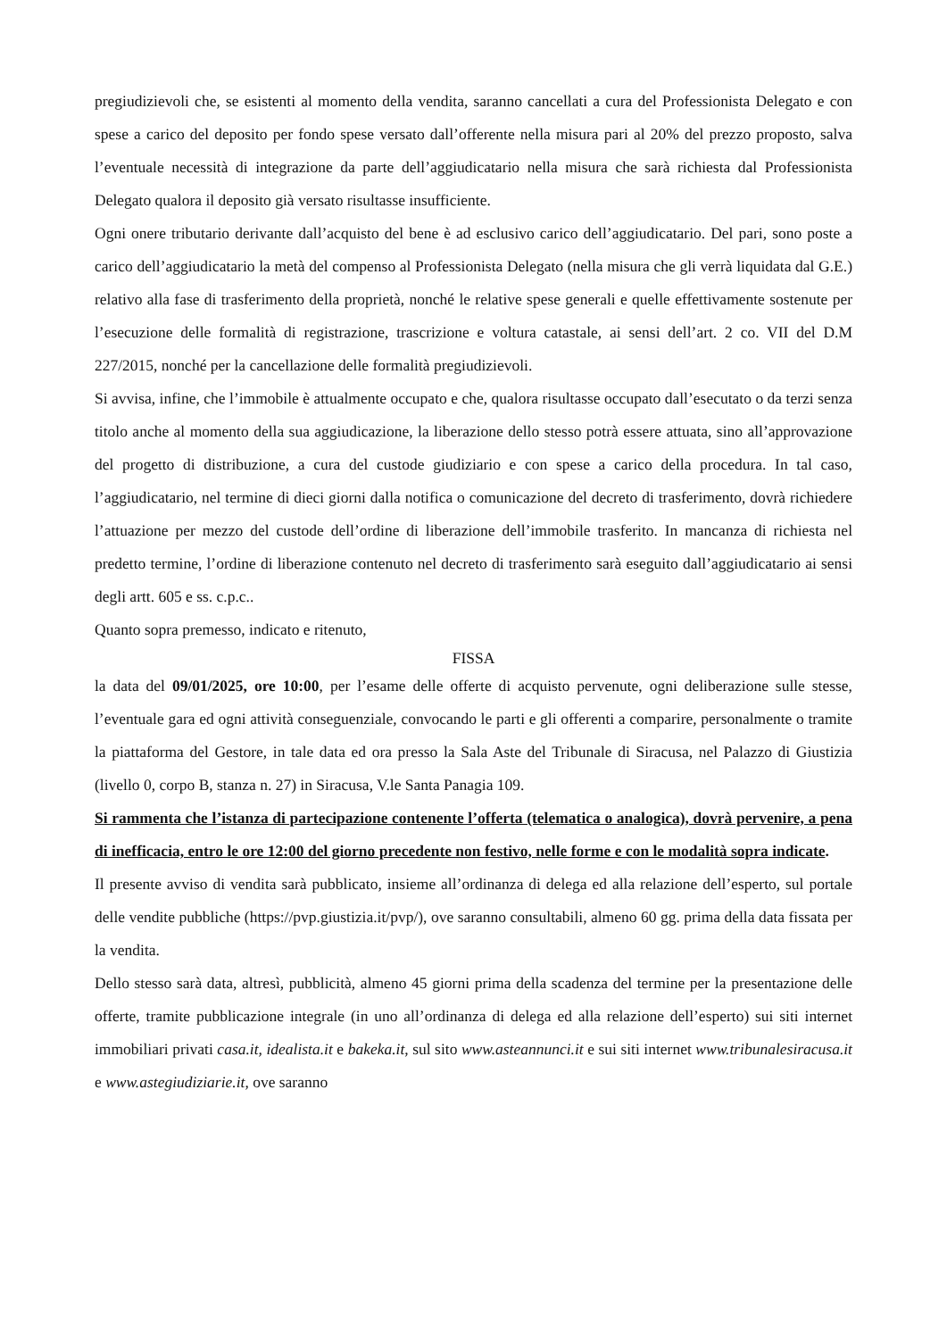pregiudizievoli che, se esistenti al momento della vendita, saranno cancellati a cura del Professionista Delegato e con spese a carico del deposito per fondo spese versato dall’offerente nella misura pari al 20% del prezzo proposto, salva l’eventuale necessità di integrazione da parte dell’aggiudicatario nella misura che sarà richiesta dal Professionista Delegato qualora il deposito già versato risultasse insufficiente.
Ogni onere tributario derivante dall’acquisto del bene è ad esclusivo carico dell’aggiudicatario. Del pari, sono poste a carico dell’aggiudicatario la metà del compenso al Professionista Delegato (nella misura che gli verrà liquidata dal G.E.) relativo alla fase di trasferimento della proprietà, nonché le relative spese generali e quelle effettivamente sostenute per l’esecuzione delle formalità di registrazione, trascrizione e voltura catastale, ai sensi dell’art. 2 co. VII del D.M 227/2015, nonché per la cancellazione delle formalità pregiudizievoli.
Si avvisa, infine, che l’immobile è attualmente occupato e che, qualora risultasse occupato dall’esecutato o da terzi senza titolo anche al momento della sua aggiudicazione, la liberazione dello stesso potrà essere attuata, sino all’approvazione del progetto di distribuzione, a cura del custode giudiziario e con spese a carico della procedura. In tal caso, l’aggiudicatario, nel termine di dieci giorni dalla notifica o comunicazione del decreto di trasferimento, dovrà richiedere l’attuazione per mezzo del custode dell’ordine di liberazione dell’immobile trasferito. In mancanza di richiesta nel predetto termine, l’ordine di liberazione contenuto nel decreto di trasferimento sarà eseguito dall’aggiudicatario ai sensi degli artt. 605 e ss. c.p.c..
Quanto sopra premesso, indicato e ritenuto,
FISSA
la data del 09/01/2025, ore 10:00, per l’esame delle offerte di acquisto pervenute, ogni deliberazione sulle stesse, l’eventuale gara ed ogni attività conseguenziale, convocando le parti e gli offerenti a comparire, personalmente o tramite la piattaforma del Gestore, in tale data ed ora presso la Sala Aste del Tribunale di Siracusa, nel Palazzo di Giustizia (livello 0, corpo B, stanza n. 27) in Siracusa, V.le Santa Panagia 109.
Si rammenta che l’istanza di partecipazione contenente l’offerta (telematica o analogica), dovrà pervenire, a pena di inefficacia, entro le ore 12:00 del giorno precedente non festivo, nelle forme e con le modalità sopra indicate.
Il presente avviso di vendita sarà pubblicato, insieme all’ordinanza di delega ed alla relazione dell’esperto, sul portale delle vendite pubbliche (https://pvp.giustizia.it/pvp/), ove saranno consultabili, almeno 60 gg. prima della data fissata per la vendita.
Dello stesso sarà data, altresì, pubblicità, almeno 45 giorni prima della scadenza del termine per la presentazione delle offerte, tramite pubblicazione integrale (in uno all’ordinanza di delega ed alla relazione dell’esperto) sui siti internet immobiliari privati casa.it, idealista.it e bakeka.it, sul sito www.asteannunci.it e sui siti internet www.tribunalesiracusa.it e www.astegiudiziarie.it, ove saranno